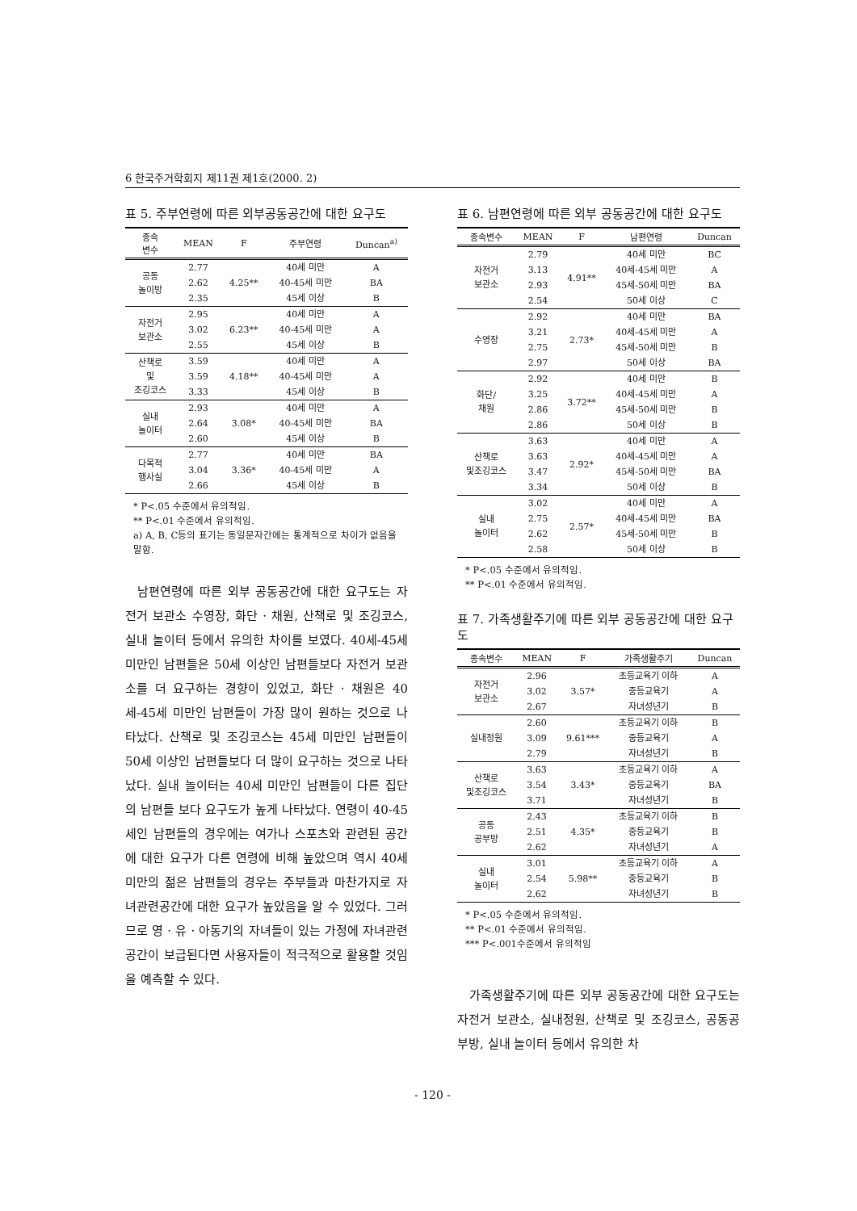6 한국주거학회지 제11권 제1호(2000. 2)
표 5. 주부연령에 따른 외부공동공간에 대한 요구도
| 종속 변수 | MEAN | F | 주부연령 | Duncan<sup>a)</sup> |
| --- | --- | --- | --- | --- |
| 공동 놀이방 | 2.77 | 4.25** | 40세 미만 | A |
| | 2.62 | | 40-45세 미만 | BA |
| | 2.35 | | 45세 이상 | B |
| 자전거 보관소 | 2.95 | 6.23** | 40세 미만 | A |
| | 3.02 | | 40-45세 미만 | A |
| | 2.55 | | 45세 이상 | B |
| 산책로 및 조깅코스 | 3.59 | 4.18** | 40세 미만 | A |
| | 3.59 | | 40-45세 미만 | A |
| | 3.33 | | 45세 이상 | B |
| 실내 놀이터 | 2.93 | 3.08* | 40세 미만 | A |
| | 2.64 | | 40-45세 미만 | BA |
| | 2.60 | | 45세 이상 | B |
| 다목적 행사실 | 2.77 | 3.36* | 40세 미만 | BA |
| | 3.04 | | 40-45세 미만 | A |
| | 2.66 | | 45세 이상 | B |
* P<.05 수준에서 유의적임.
** P<.01 수준에서 유의적임.
a) A, B, C등의 표기는 동일문자간에는 통계적으로 차이가 없음을 말함.
남편연령에 따른 외부 공동공간에 대한 요구도는 자전거 보관소 수영장, 화단 · 채원, 산책로 및 조깅코스, 실내 놀이터 등에서 유의한 차이를 보였다. 40세-45세 미만인 남편들은 50세 이상인 남편들보다 자전거 보관소를 더 요구하는 경향이 있었고, 화단 · 채원은 40세-45세 미만인 남편들이 가장 많이 원하는 것으로 나타났다. 산책로 및 조깅코스는 45세 미만인 남편들이 50세 이상인 남편들보다 더 많이 요구하는 것으로 나타났다. 실내 놀이터는 40세 미만인 남편들이 다른 집단의 남편들 보다 요구도가 높게 나타났다. 연령이 40-45세인 남편들의 경우에는 여가나 스포츠와 관련된 공간에 대한 요구가 다른 연령에 비해 높았으며 역시 40세 미만의 젊은 남편들의 경우는 주부들과 마찬가지로 자녀관련공간에 대한 요구가 높았음을 알 수 있었다. 그러므로 영 · 유 · 아동기의 자녀들이 있는 가정에 자녀관련공간이 보급된다면 사용자들이 적극적으로 활용할 것임을 예측할 수 있다.
표 6. 남편연령에 따른 외부 공동공간에 대한 요구도
| 종속변수 | MEAN | F | 남편연령 | Duncan |
| --- | --- | --- | --- | --- |
| 자전거 보관소 | 2.79 | 4.91** | 40세 미만 | BC |
| | 3.13 | | 40세-45세 미만 | A |
| | 2.93 | | 45세-50세 미만 | BA |
| | 2.54 | | 50세 이상 | C |
| 수영장 | 2.92 | 2.73* | 40세 미만 | BA |
| | 3.21 | | 40세-45세 미만 | A |
| | 2.75 | | 45세-50세 미만 | B |
| | 2.97 | | 50세 이상 | BA |
| 화단/ 채원 | 2.92 | 3.72** | 40세 미만 | B |
| | 3.25 | | 40세-45세 미만 | A |
| | 2.86 | | 45세-50세 미만 | B |
| | 2.86 | | 50세 이상 | B |
| 산책로 및조깅코스 | 3.63 | 2.92* | 40세 미만 | A |
| | 3.63 | | 40세-45세 미만 | A |
| | 3.47 | | 45세-50세 미만 | BA |
| | 3.34 | | 50세 이상 | B |
| 실내 놀이터 | 3.02 | 2.57* | 40세 미만 | A |
| | 2.75 | | 40세-45세 미만 | BA |
| | 2.62 | | 45세-50세 미만 | B |
| | 2.58 | | 50세 이상 | B |
* P<.05 수준에서 유의적임.
** P<.01 수준에서 유의적임.
표 7. 가족생활주기에 따른 외부 공동공간에 대한 요구도
| 종속변수 | MEAN | F | 가족생활주기 | Duncan |
| --- | --- | --- | --- | --- |
| 자전거 보관소 | 2.96 | 3.57* | 초등교육기 이하 | A |
| | 3.02 | | 중등교육기 | A |
| | 2.67 | | 자녀성년기 | B |
| 실내정원 | 2.60 | 9.61*** | 초등교육기 이하 | B |
| | 3.09 | | 중등교육기 | A |
| | 2.79 | | 자녀성년기 | B |
| 산책로 및조깅코스 | 3.63 | 3.43* | 초등교육기 이하 | A |
| | 3.54 | | 중등교육기 | BA |
| | 3.71 | | 자녀성년기 | B |
| 공동 공부방 | 2.43 | 4.35* | 초등교육기 이하 | B |
| | 2.51 | | 중등교육기 | B |
| | 2.62 | | 자녀성년기 | A |
| 실내 놀이터 | 3.01 | 5.98** | 초등교육기 이하 | A |
| | 2.54 | | 중등교육기 | B |
| | 2.62 | | 자녀성년기 | B |
* P<.05 수준에서 유의적임.
** P<.01 수준에서 유의적임.
*** P<.001수준에서 유의적임
가족생활주기에 따른 외부 공동공간에 대한 요구도는 자전거 보관소, 실내정원, 산책로 및 조깅코스, 공동공부방, 실내 놀이터 등에서 유의한 차
- 120 -